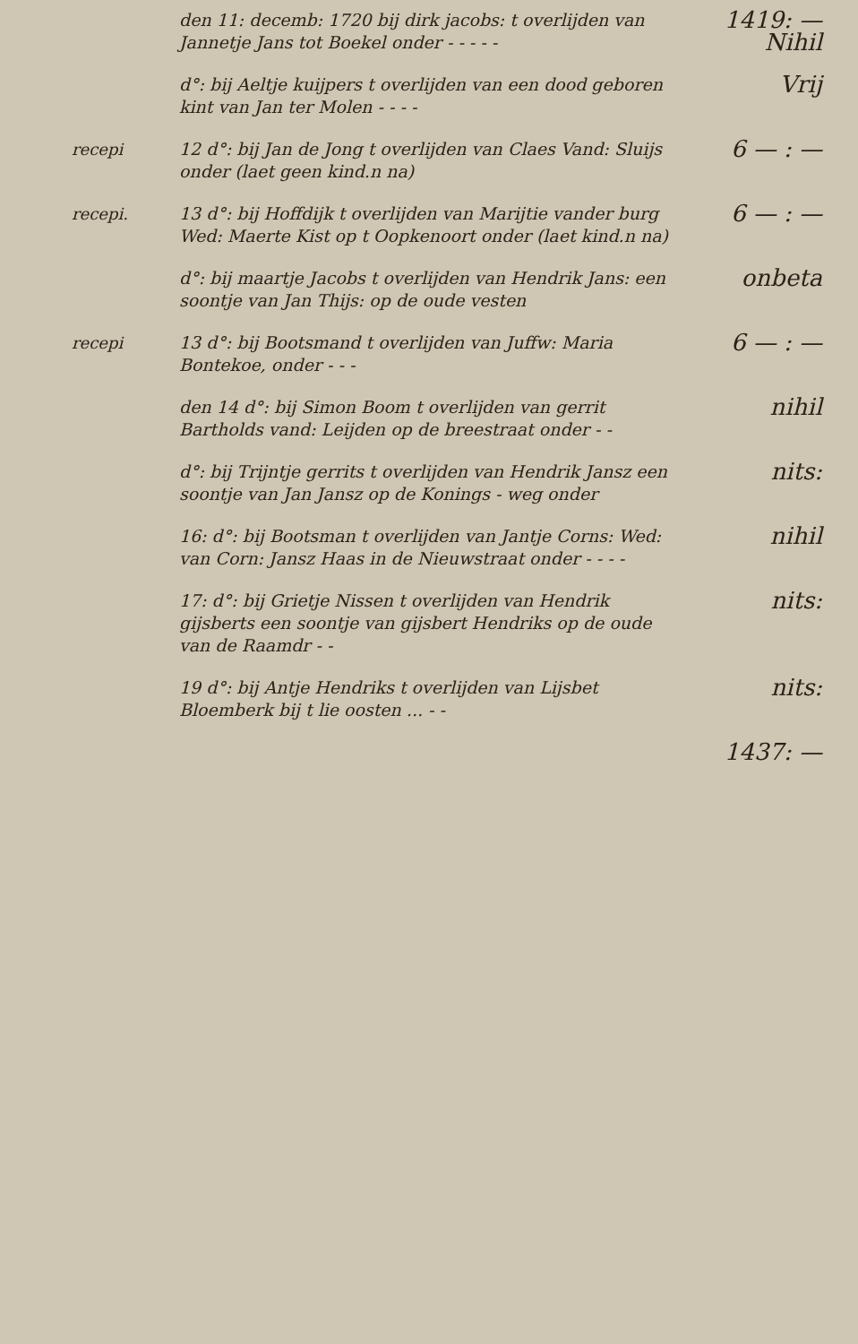den 11: decemb: 1720 bij dirk jacobs: t overlijden van Jannetje Jans tot Boekel onder - - - - -
1419: —
Nihil
d°: bij Aeltje kuijpers t overlijden van een dood geboren kint van Jan ter Molen - - - -
Vrij
recepi 12 d°: bij Jan de Jong t overlijden van Claes Vand: Sluijs onder (laet geen kind.n na)
6 — : —
recepi. 13 d°: bij Hoffdijk t overlijden van Marijtie vander burg Wed: Maerte Kist op t Oopkenoort onder (laet kind.n na)
6 — : —
d°: bij maartje Jacobs t overlijden van Hendrik Jans: een soontje van Jan Thijs: op de oude vesten
onbeta
recepi 13 d°: bij Bootsmand t overlijden van Juffw: Maria Bontekoe, onder - - -
6 — : —
den 14 d°: bij Simon Boom t overlijden van gerrit Bartholds vand: Leijden op de breestraat onder - -
nihil
d°: bij Trijntje gerrits t overlijden van Hendrik Jansz een soontje van Jan Jansz op de Konings - weg onder
nits:
16: d°: bij Bootsman t overlijden van Jantje Corns: Wed: van Corn: Jansz Haas in de Nieuwstraat onder - - - -
nihil
17: d°: bij Grietje Nissen t overlijden van Hendrik gijsberts een soontje van gijsbert Hendriks op de oude van de Raamdr - -
nits:
19 d°: bij Antje Hendriks t overlijden van Lijsbet Bloemberk bij t lie oosten ... - -
nits:
1437: —